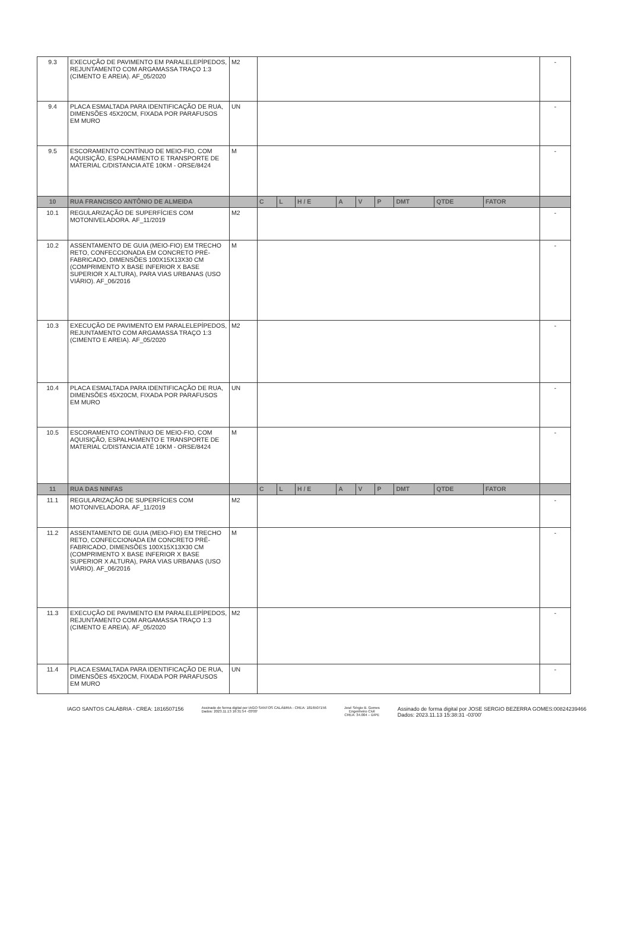| 9.3 | EXECUÇÃO DE PAVIMENTO EM PARALELEPÍPEDOS, REJUNTAMENTO COM ARGAMASSA TRAÇO 1:3 (CIMENTO E AREIA). AF_05/2020 | M2 | | | | | | | | | | - |
| 9.4 | PLACA ESMALTADA PARA IDENTIFICAÇÃO DE RUA, DIMENSÕES 45X20CM, FIXADA POR PARAFUSOS EM MURO | UN | | | | | | | | | | - |
| 9.5 | ESCORAMENTO CONTÍNUO DE MEIO-FIO, COM AQUISIÇÃO, ESPALHAMENTO E TRANSPORTE DE MATERIAL C/DISTANCIA ATÉ 10KM - ORSE/8424 | M | | | | | | | | | | - |
| 10 | RUA FRANCISCO ANTÔNIO DE ALMEIDA | | C | L | H / E | A | V | P | DMT | QTDE | FATOR | |
| 10.1 | REGULARIZAÇÃO DE SUPERFÍCIES COM MOTONIVELADORA. AF_11/2019 | M2 | | | | | | | | | | - |
| 10.2 | ASSENTAMENTO DE GUIA (MEIO-FIO) EM TRECHO RETO, CONFECCIONADA EM CONCRETO PRÉ-FABRICADO, DIMENSÕES 100X15X13X30 CM (COMPRIMENTO X BASE INFERIOR X BASE SUPERIOR X ALTURA), PARA VIAS URBANAS (USO VIÁRIO). AF_06/2016 | M | | | | | | | | | | - |
| 10.3 | EXECUÇÃO DE PAVIMENTO EM PARALELEPÍPEDOS, REJUNTAMENTO COM ARGAMASSA TRAÇO 1:3 (CIMENTO E AREIA). AF_05/2020 | M2 | | | | | | | | | | - |
| 10.4 | PLACA ESMALTADA PARA IDENTIFICAÇÃO DE RUA, DIMENSÕES 45X20CM, FIXADA POR PARAFUSOS EM MURO | UN | | | | | | | | | | - |
| 10.5 | ESCORAMENTO CONTÍNUO DE MEIO-FIO, COM AQUISIÇÃO, ESPALHAMENTO E TRANSPORTE DE MATERIAL C/DISTANCIA ATÉ 10KM - ORSE/8424 | M | | | | | | | | | | - |
| 11 | RUA DAS NINFAS | | C | L | H / E | A | V | P | DMT | QTDE | FATOR | |
| 11.1 | REGULARIZAÇÃO DE SUPERFÍCIES COM MOTONIVELADORA. AF_11/2019 | M2 | | | | | | | | | | - |
| 11.2 | ASSENTAMENTO DE GUIA (MEIO-FIO) EM TRECHO RETO, CONFECCIONADA EM CONCRETO PRÉ-FABRICADO, DIMENSÕES 100X15X13X30 CM (COMPRIMENTO X BASE INFERIOR X BASE SUPERIOR X ALTURA), PARA VIAS URBANAS (USO VIÁRIO). AF_06/2016 | M | | | | | | | | | | - |
| 11.3 | EXECUÇÃO DE PAVIMENTO EM PARALELEPÍPEDOS, REJUNTAMENTO COM ARGAMASSA TRAÇO 1:3 (CIMENTO E AREIA). AF_05/2020 | M2 | | | | | | | | | | - |
| 11.4 | PLACA ESMALTADA PARA IDENTIFICAÇÃO DE RUA, DIMENSÕES 45X20CM, FIXADA POR PARAFUSOS EM MURO | UN | | | | | | | | | | - |
IAGO SANTOS CALÁBRIA - CREA: 1816507156
Assinado de forma digital por IAGO SANTOS CALÁBRIA - CREA: 1816507156
Dados: 2023.11.13 16:31:54 -03'00'
José Sérgio B. Gomes
Engenheiro Civil
CREA: 34.004 – D/PE
Assinado de forma digital por JOSE SERGIO BEZERRA GOMES:00824239466
Dados: 2023.11.13 15:38:31 -03'00'